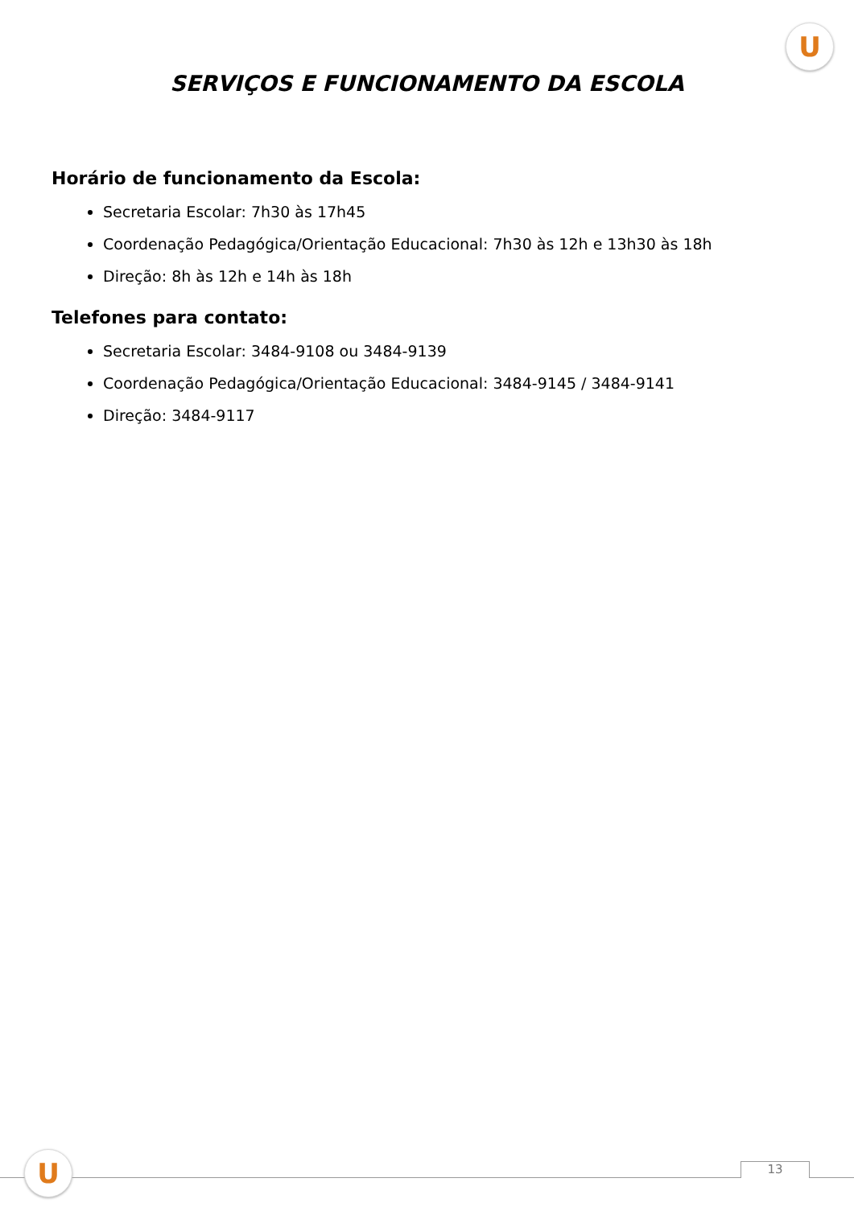U
SERVIÇOS E FUNCIONAMENTO DA ESCOLA
Horário de funcionamento da Escola:
Secretaria Escolar: 7h30 às 17h45
Coordenação Pedagógica/Orientação Educacional: 7h30 às 12h e 13h30 às 18h
Direção: 8h às 12h e 14h às 18h
Telefones para contato:
Secretaria Escolar: 3484-9108 ou 3484-9139
Coordenação Pedagógica/Orientação Educacional: 3484-9145 / 3484-9141
Direção: 3484-9117
U 13